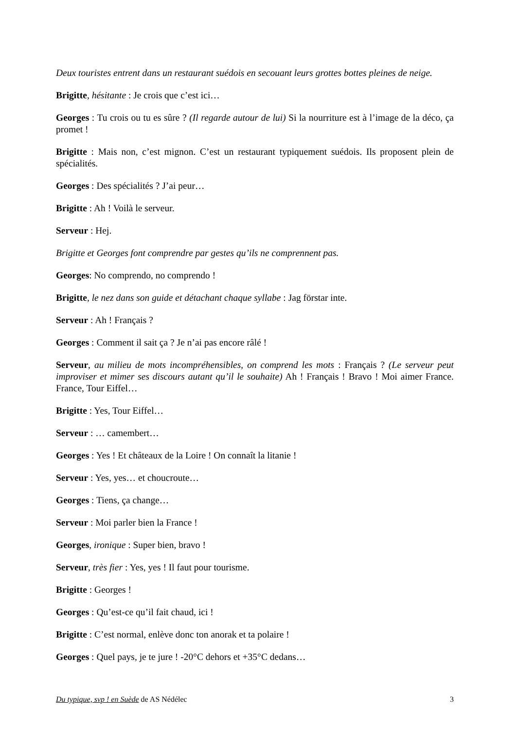Deux touristes entrent dans un restaurant suédois en secouant leurs grottes bottes pleines de neige.
Brigitte, hésitante : Je crois que c’est ici…
Georges : Tu crois ou tu es sûre ? (Il regarde autour de lui) Si la nourriture est à l’image de la déco, ça promet !
Brigitte : Mais non, c’est mignon. C’est un restaurant typiquement suédois. Ils proposent plein de spécialités.
Georges : Des spécialités ? J’ai peur…
Brigitte : Ah ! Voilà le serveur.
Serveur : Hej.
Brigitte et Georges font comprendre par gestes qu’ils ne comprennent pas.
Georges: No comprendo, no comprendo !
Brigitte, le nez dans son guide et détachant chaque syllabe : Jag förstar inte.
Serveur : Ah ! Français ?
Georges : Comment il sait ça ? Je n’ai pas encore râlé !
Serveur, au milieu de mots incompréhensibles, on comprend les mots : Français ? (Le serveur peut improviser et mimer ses discours autant qu’il le souhaite) Ah ! Français ! Bravo ! Moi aimer France. France, Tour Eiffel…
Brigitte : Yes, Tour Eiffel…
Serveur : … camembert…
Georges : Yes ! Et châteaux de la Loire ! On connaît la litanie !
Serveur : Yes, yes… et choucroute…
Georges : Tiens, ça change…
Serveur : Moi parler bien la France !
Georges, ironique : Super bien, bravo !
Serveur, très fier : Yes, yes ! Il faut pour tourisme.
Brigitte : Georges !
Georges : Qu’est-ce qu’il fait chaud, ici !
Brigitte : C’est normal, enlève donc ton anorak et ta polaire !
Georges : Quel pays, je te jure ! -20°C dehors et +35°C dedans…
Du typique, svp ! en Suède de AS Nédélec 3